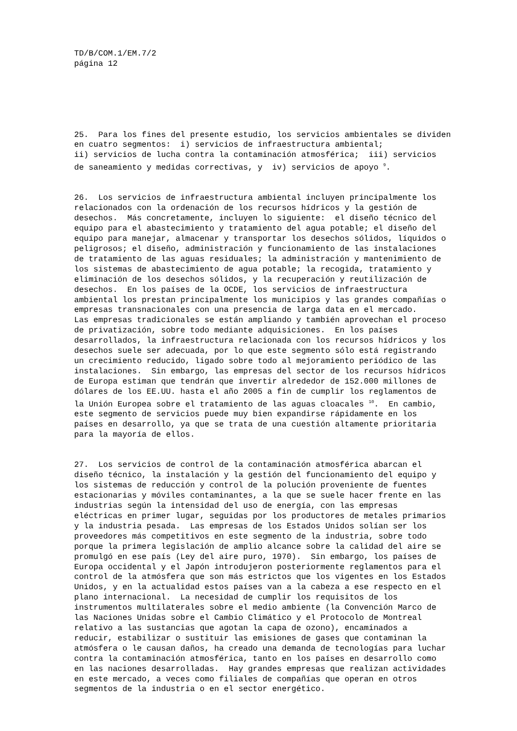TD/B/COM.1/EM.7/2 página 12
25. Para los fines del presente estudio, los servicios ambientales se dividen en cuatro segmentos: i) servicios de infraestructura ambiental; ii) servicios de lucha contra la contaminación atmosférica; iii) servicios de saneamiento y medidas correctivas, y iv) servicios de apoyo <sup>9</sup>.
26. Los servicios de infraestructura ambiental incluyen principalmente los relacionados con la ordenación de los recursos hídricos y la gestión de desechos. Más concretamente, incluyen lo siguiente: el diseño técnico del equipo para el abastecimiento y tratamiento del agua potable; el diseño del equipo para manejar, almacenar y transportar los desechos sólidos, líquidos o peligrosos; el diseño, administración y funcionamiento de las instalaciones de tratamiento de las aguas residuales; la administración y mantenimiento de los sistemas de abastecimiento de agua potable; la recogida, tratamiento y eliminación de los desechos sólidos, y la recuperación y reutilización de desechos. En los países de la OCDE, los servicios de infraestructura ambiental los prestan principalmente los municipios y las grandes compañías o empresas transnacionales con una presencia de larga data en el mercado. Las empresas tradicionales se están ampliando y también aprovechan el proceso de privatización, sobre todo mediante adquisiciones. En los países desarrollados, la infraestructura relacionada con los recursos hídricos y los desechos suele ser adecuada, por lo que este segmento sólo está registrando un crecimiento reducido, ligado sobre todo al mejoramiento periódico de las instalaciones. Sin embargo, las empresas del sector de los recursos hídricos de Europa estiman que tendrán que invertir alrededor de 152.000 millones de dólares de los EE.UU. hasta el año 2005 a fin de cumplir los reglamentos de la Unión Europea sobre el tratamiento de las aguas cloacales <sup>10</sup>. En cambio, este segmento de servicios puede muy bien expandirse rápidamente en los países en desarrollo, ya que se trata de una cuestión altamente prioritaria para la mayoría de ellos.
27. Los servicios de control de la contaminación atmosférica abarcan el diseño técnico, la instalación y la gestión del funcionamiento del equipo y los sistemas de reducción y control de la polución proveniente de fuentes estacionarias y móviles contaminantes, a la que se suele hacer frente en las industrias según la intensidad del uso de energía, con las empresas eléctricas en primer lugar, seguidas por los productores de metales primarios y la industria pesada. Las empresas de los Estados Unidos solían ser los proveedores más competitivos en este segmento de la industria, sobre todo porque la primera legislación de amplio alcance sobre la calidad del aire se promulgó en ese país (Ley del aire puro, 1970). Sin embargo, los países de Europa occidental y el Japón introdujeron posteriormente reglamentos para el control de la atmósfera que son más estrictos que los vigentes en los Estados Unidos, y en la actualidad estos países van a la cabeza a ese respecto en el plano internacional. La necesidad de cumplir los requisitos de los instrumentos multilaterales sobre el medio ambiente (la Convención Marco de las Naciones Unidas sobre el Cambio Climático y el Protocolo de Montreal relativo a las sustancias que agotan la capa de ozono), encaminados a reducir, estabilizar o sustituir las emisiones de gases que contaminan la atmósfera o le causan daños, ha creado una demanda de tecnologías para luchar contra la contaminación atmosférica, tanto en los países en desarrollo como en las naciones desarrolladas. Hay grandes empresas que realizan actividades en este mercado, a veces como filiales de compañías que operan en otros segmentos de la industria o en el sector energético.